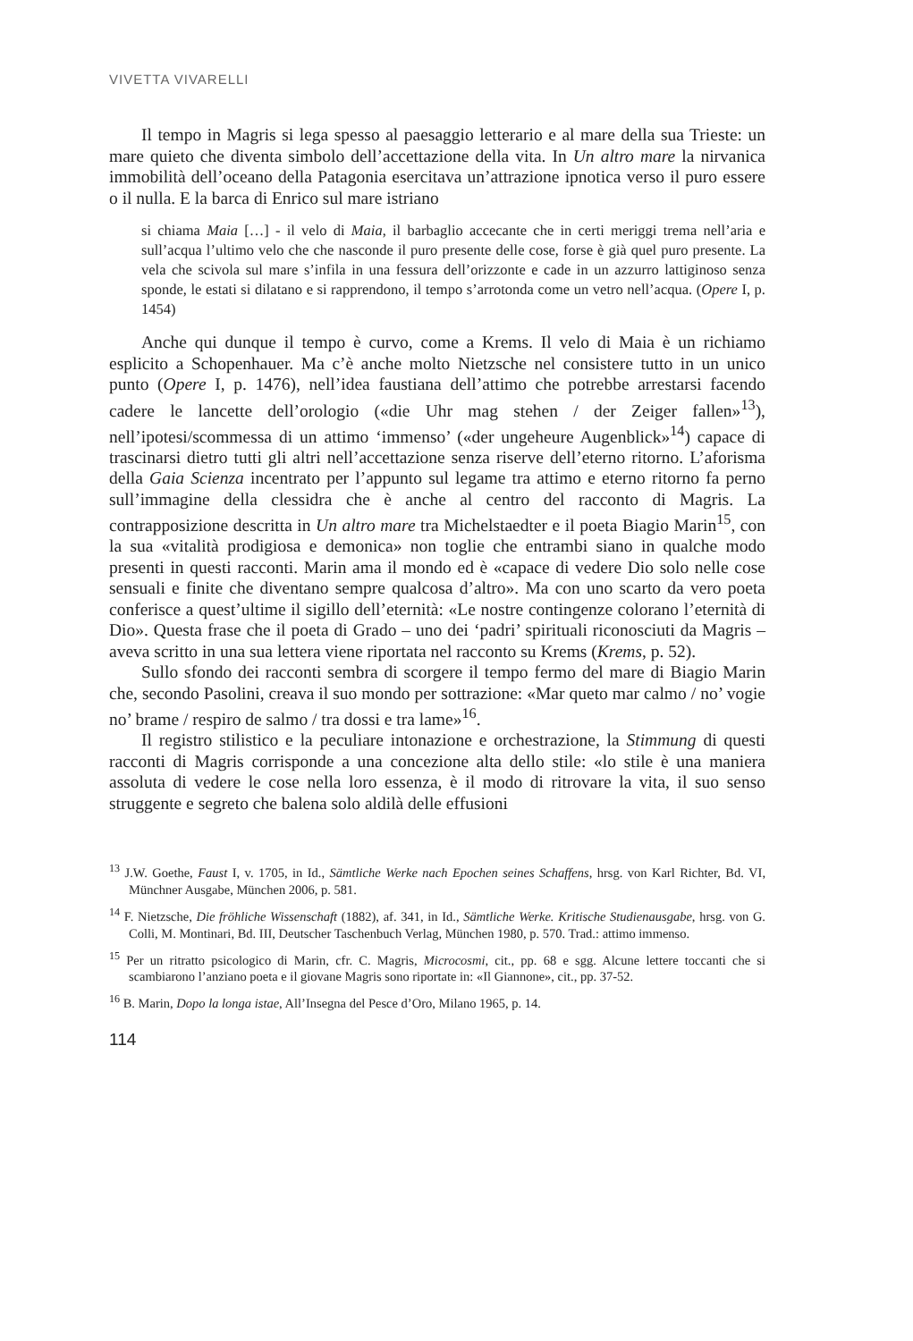VIVETTA VIVARELLI
Il tempo in Magris si lega spesso al paesaggio letterario e al mare della sua Trieste: un mare quieto che diventa simbolo dell’accettazione della vita. In Un altro mare la nirvanica immobilità dell’oceano della Patagonia esercitava un’attrazione ipnotica verso il puro essere o il nulla. E la barca di Enrico sul mare istriano
si chiama Maia […] - il velo di Maia, il barbaglio accecante che in certi meriggi trema nell’aria e sull’acqua l’ultimo velo che che nasconde il puro presente delle cose, forse è già quel puro presente. La vela che scivola sul mare s’infila in una fessura dell’orizzonte e cade in un azzurro lattiginoso senza sponde, le estati si dilatano e si rapprendono, il tempo s’arrotonda come un vetro nell’acqua. (Opere I, p. 1454)
Anche qui dunque il tempo è curvo, come a Krems. Il velo di Maia è un richiamo esplicito a Schopenhauer. Ma c’è anche molto Nietzsche nel consistere tutto in un unico punto (Opere I, p. 1476), nell’idea faustiana dell’attimo che potrebbe arrestarsi facendo cadere le lancette dell’orologio («die Uhr mag stehen / der Zeiger fallen»<sup>13</sup>), nell’ipotesi/scommessa di un attimo ‘immenso’ («der ungeheure Augenblick»<sup>14</sup>) capace di trascinarsi dietro tutti gli altri nell’accettazione senza riserve dell’eterno ritorno. L’aforisma della Gaia Scienza incentrato per l’appunto sul legame tra attimo e eterno ritorno fa perno sull’immagine della clessidra che è anche al centro del racconto di Magris. La contrapposizione descritta in Un altro mare tra Michelstaedter e il poeta Biagio Marin<sup>15</sup>, con la sua «vitalità prodigiosa e demonica» non toglie che entrambi siano in qualche modo presenti in questi racconti. Marin ama il mondo ed è «capace di vedere Dio solo nelle cose sensuali e finite che diventano sempre qualcosa d’altro». Ma con uno scarto da vero poeta conferisce a quest’ultime il sigillo dell’eternità: «Le nostre contingenze colorano l’eternità di Dio». Questa frase che il poeta di Grado – uno dei ‘padri’ spirituali riconosciuti da Magris – aveva scritto in una sua lettera viene riportata nel racconto su Krems (Krems, p. 52).
Sullo sfondo dei racconti sembra di scorgere il tempo fermo del mare di Biagio Marin che, secondo Pasolini, creava il suo mondo per sottrazione: «Mar queto mar calmo / no’ vogie no’ brame / respiro de salmo / tra dossi e tra lame»<sup>16</sup>.
Il registro stilistico e la peculiare intonazione e orchestrazione, la Stimmung di questi racconti di Magris corrisponde a una concezione alta dello stile: «lo stile è una maniera assoluta di vedere le cose nella loro essenza, è il modo di ritrovare la vita, il suo senso struggente e segreto che balena solo aldilà delle effusioni
<sup>13</sup> J.W. Goethe, Faust I, v. 1705, in Id., Sämtliche Werke nach Epochen seines Schaffens, hrsg. von Karl Richter, Bd. VI, Münchner Ausgabe, München 2006, p. 581.
<sup>14</sup> F. Nietzsche, Die fröhliche Wissenschaft (1882), af. 341, in Id., Sämtliche Werke. Kritische Studienausgabe, hrsg. von G. Colli, M. Montinari, Bd. III, Deutscher Taschenbuch Verlag, München 1980, p. 570. Trad.: attimo immenso.
<sup>15</sup> Per un ritratto psicologico di Marin, cfr. C. Magris, Microcosmi, cit., pp. 68 e sgg. Alcune lettere toccanti che si scambiarono l’anziano poeta e il giovane Magris sono riportate in: «Il Giannone», cit., pp. 37-52.
<sup>16</sup> B. Marin, Dopo la longa istae, All’Insegna del Pesce d’Oro, Milano 1965, p. 14.
114